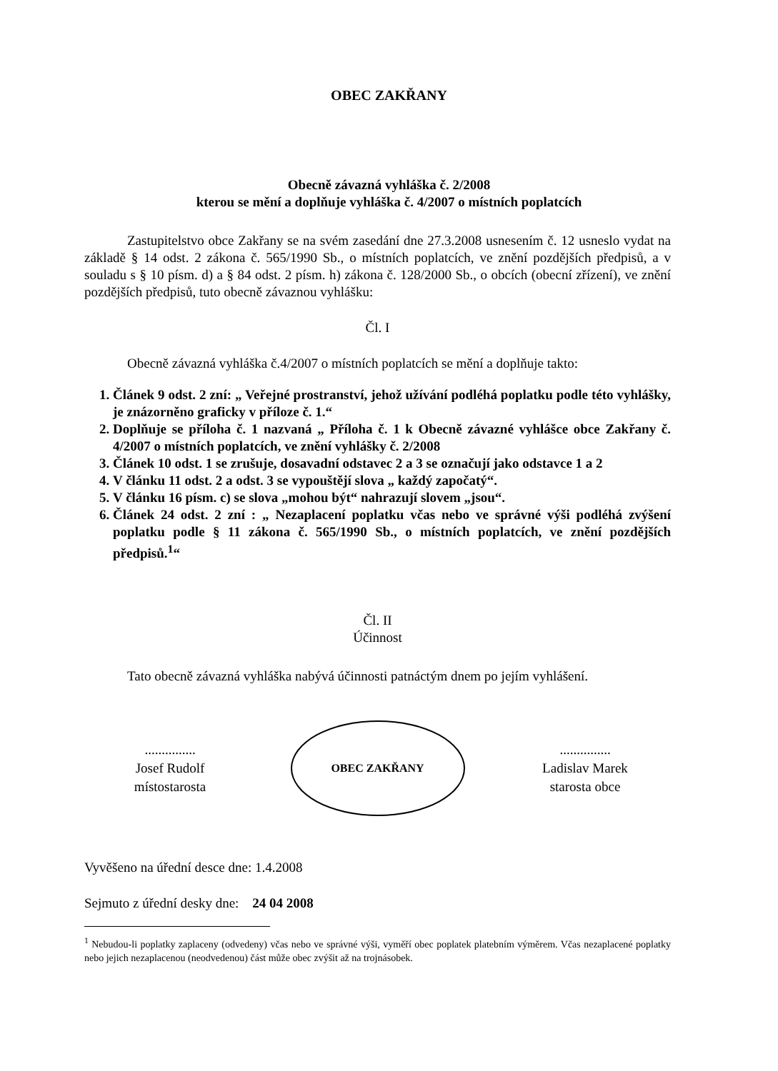OBEC ZAKŘANY
Obecně závazná vyhláška č. 2/2008
kterou se mění a doplňuje vyhláška č. 4/2007 o místních poplatcích
Zastupitelstvo obce Zakřany se na svém zasedání dne 27.3.2008 usnesením č. 12 usneslo vydat na základě § 14 odst. 2 zákona č. 565/1990 Sb., o místních poplatcích, ve znění pozdějších předpisů, a v souladu s § 10 písm. d) a § 84 odst. 2 písm. h) zákona č. 128/2000 Sb., o obcích (obecní zřízení), ve znění pozdějších předpisů, tuto obecně závaznou vyhlášku:
Čl. I
Obecně závazná vyhláška č.4/2007 o místních poplatcích se mění a doplňuje takto:
1. Článek 9 odst. 2 zní: „ Veřejné prostranství, jehož užívání podléhá poplatku podle této vyhlášky, je znázorněno graficky v příloze č. 1.“
2. Doplňuje se příloha č. 1 nazvaná „ Příloha č. 1 k Obecně závazné vyhlášce obce Zakřany č. 4/2007 o místních poplatcích, ve znění vyhlášky č. 2/2008
3. Článek 10 odst. 1 se zrušuje, dosavadní odstavec 2 a 3 se označují jako odstavce 1 a 2
4. V článku 11 odst. 2 a odst. 3 se vypouštějí slova „ každý započatý“.
5. V článku 16 písm. c) se slova „mohou být“ nahrazují slovem „jsou“.
6. Článek 24 odst. 2 zní : „ Nezaplacení poplatku včas nebo ve správné výši podléhá zvýšení poplatku podle § 11 zákona č. 565/1990 Sb., o místních poplatcích, ve znění pozdějších předpisů.<sup>1</sup>“
Čl. II
Účinnost
Tato obecně závazná vyhláška nabývá účinnosti patnáctým dnem po jejím vyhlášení.
...............
Josef Rudolf
místostarosta
OBEC ZAKŘANY
...............
Ladislav Marek
starosta obce
Vyvěšeno na úřední desce dne: 1.4.2008
Sejmuto z úřední desky dne: 24 04 2008
<sup>1</sup> Nebudou-li poplatky zaplaceny (odvedeny) včas nebo ve správné výši, vyměří obec poplatek platebním výměrem. Včas nezaplacené poplatky nebo jejich nezaplacenou (neodvedenou) část může obec zvýšit až na trojnásobek.